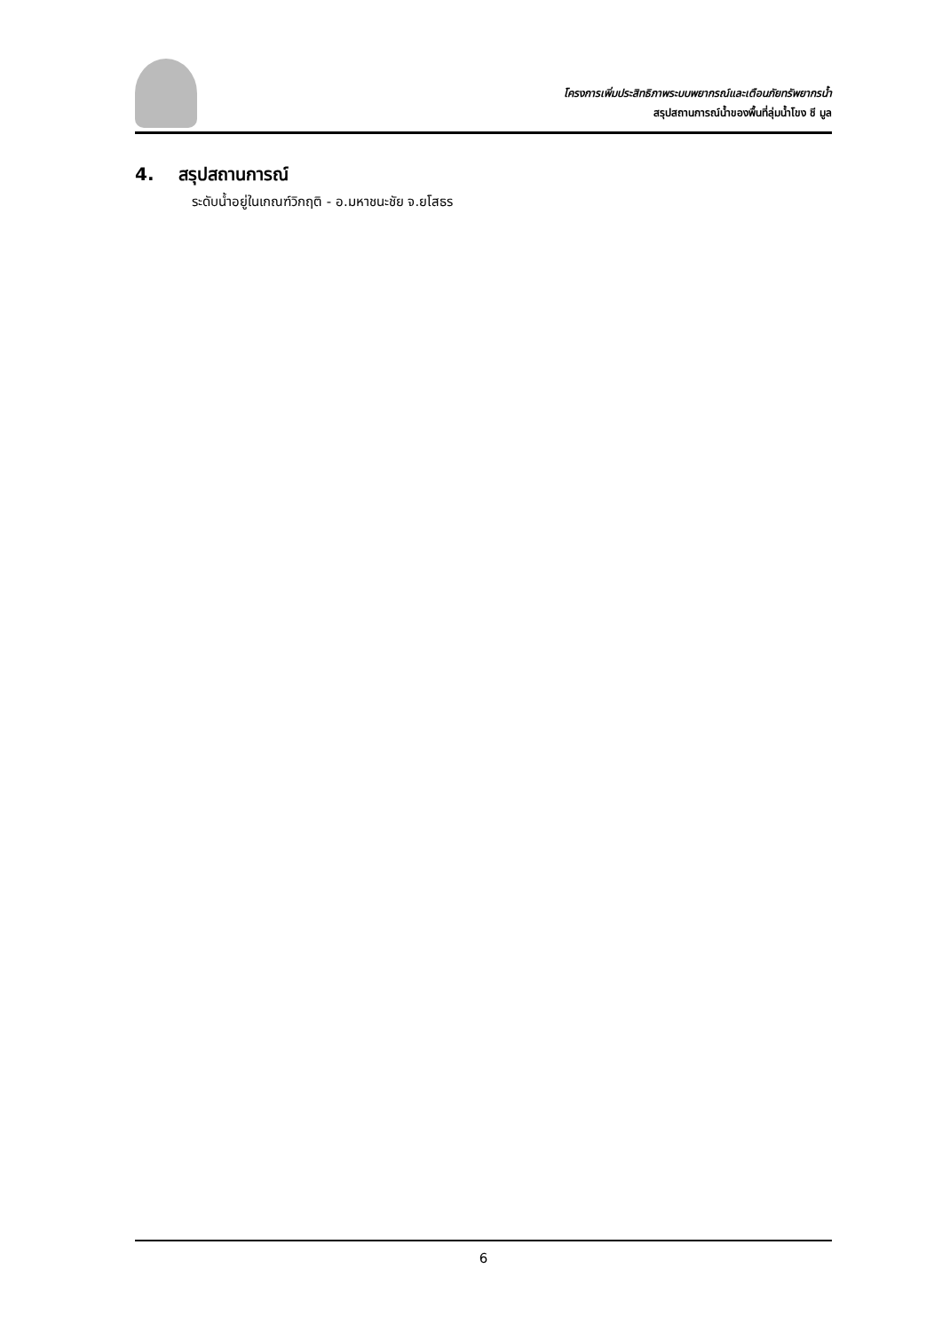โครงการเพิ่มประสิทธิภาพระบบพยากรณ์และเตือนภัยทรัพยากรน้ำ
สรุปสถานการณ์น้ำของพื้นที่ลุ่มน้ำโขง ชี มูล
4. สรุปสถานการณ์
ระดับน้ำอยู่ในเกณฑ์วิกฤติ - อ.มหาชนะชัย จ.ยโสธร
6